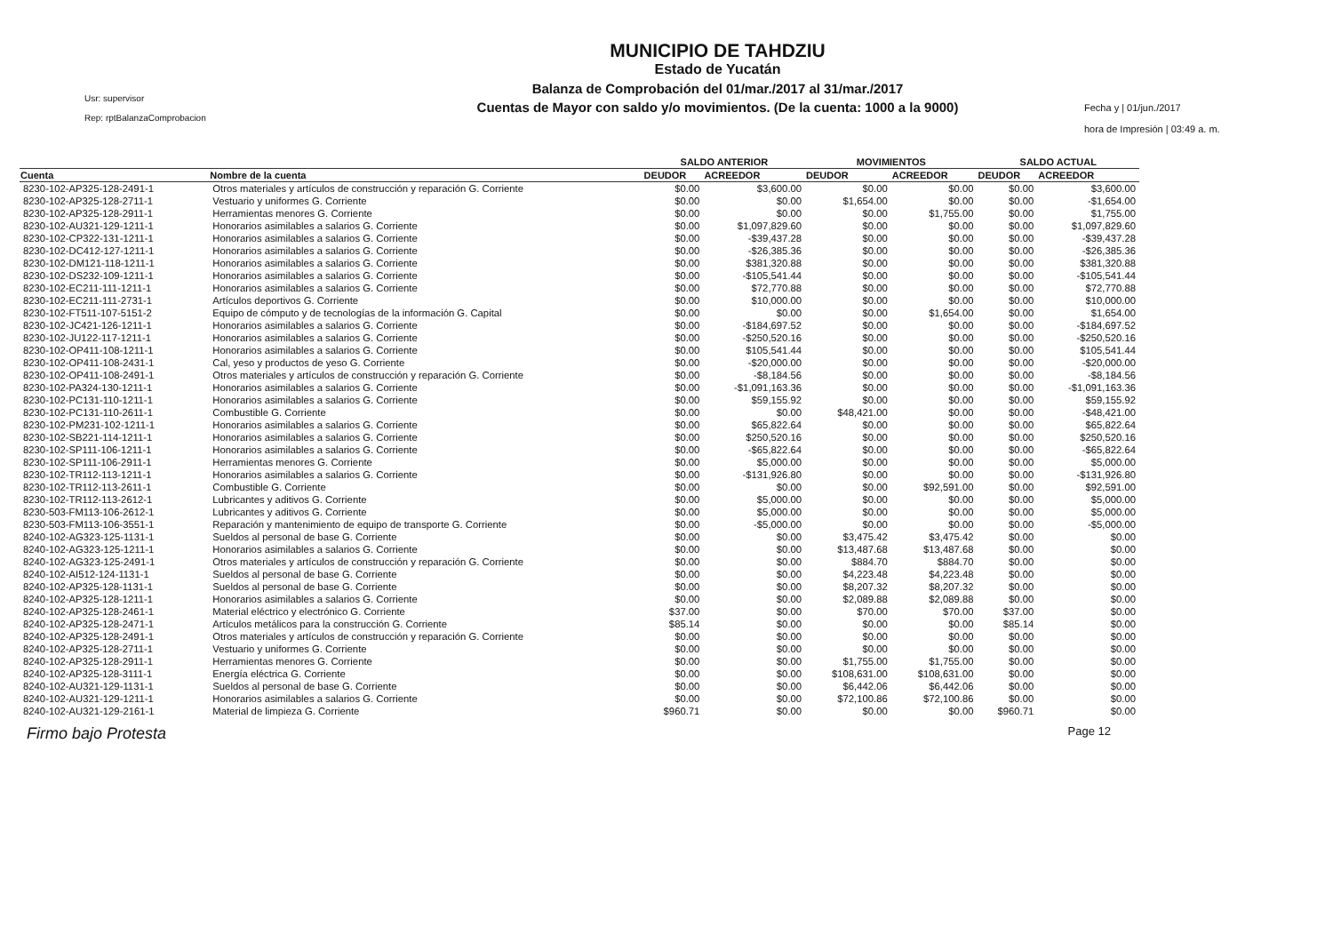Usr: supervisor
Rep: rptBalanzaComprobacion
MUNICIPIO DE TAHDZIU
Estado de Yucatán
Balanza de Comprobación del 01/mar./2017 al 31/mar./2017
Cuentas de Mayor con saldo y/o movimientos. (De la cuenta: 1000 a la 9000)
Fecha y | 01/jun./2017
hora de Impresión | 03:49 a. m.
| | | SALDO ANTERIOR | | MOVIMIENTOS | | SALDO ACTUAL | |
| --- | --- | --- | --- | --- | --- | --- | --- |
| Cuenta | Nombre de la cuenta | DEUDOR | ACREEDOR | DEUDOR | ACREEDOR | DEUDOR | ACREEDOR |
| 8230-102-AP325-128-2491-1 | Otros materiales y artículos de construcción y reparación G. Corriente | $0.00 | $3,600.00 | $0.00 | $0.00 | $0.00 | $3,600.00 |
| 8230-102-AP325-128-2711-1 | Vestuario y uniformes G. Corriente | $0.00 | $0.00 | $1,654.00 | $0.00 | $0.00 | -$1,654.00 |
| 8230-102-AP325-128-2911-1 | Herramientas menores G. Corriente | $0.00 | $0.00 | $0.00 | $1,755.00 | $0.00 | $1,755.00 |
| 8230-102-AU321-129-1211-1 | Honorarios asimilables a salarios G. Corriente | $0.00 | $1,097,829.60 | $0.00 | $0.00 | $0.00 | $1,097,829.60 |
| 8230-102-CP322-131-1211-1 | Honorarios asimilables a salarios G. Corriente | $0.00 | -$39,437.28 | $0.00 | $0.00 | $0.00 | -$39,437.28 |
| 8230-102-DC412-127-1211-1 | Honorarios asimilables a salarios G. Corriente | $0.00 | -$26,385.36 | $0.00 | $0.00 | $0.00 | -$26,385.36 |
| 8230-102-DM121-118-1211-1 | Honorarios asimilables a salarios G. Corriente | $0.00 | $381,320.88 | $0.00 | $0.00 | $0.00 | $381,320.88 |
| 8230-102-DS232-109-1211-1 | Honorarios asimilables a salarios G. Corriente | $0.00 | -$105,541.44 | $0.00 | $0.00 | $0.00 | -$105,541.44 |
| 8230-102-EC211-111-1211-1 | Honorarios asimilables a salarios G. Corriente | $0.00 | $72,770.88 | $0.00 | $0.00 | $0.00 | $72,770.88 |
| 8230-102-EC211-111-2731-1 | Artículos deportivos G. Corriente | $0.00 | $10,000.00 | $0.00 | $0.00 | $0.00 | $10,000.00 |
| 8230-102-FT511-107-5151-2 | Equipo de cómputo y de tecnologías de la información G. Capital | $0.00 | $0.00 | $0.00 | $1,654.00 | $0.00 | $1,654.00 |
| 8230-102-JC421-126-1211-1 | Honorarios asimilables a salarios G. Corriente | $0.00 | -$184,697.52 | $0.00 | $0.00 | $0.00 | -$184,697.52 |
| 8230-102-JU122-117-1211-1 | Honorarios asimilables a salarios G. Corriente | $0.00 | -$250,520.16 | $0.00 | $0.00 | $0.00 | -$250,520.16 |
| 8230-102-OP411-108-1211-1 | Honorarios asimilables a salarios G. Corriente | $0.00 | $105,541.44 | $0.00 | $0.00 | $0.00 | $105,541.44 |
| 8230-102-OP411-108-2431-1 | Cal, yeso y productos de yeso G. Corriente | $0.00 | -$20,000.00 | $0.00 | $0.00 | $0.00 | -$20,000.00 |
| 8230-102-OP411-108-2491-1 | Otros materiales y artículos de construcción y reparación G. Corriente | $0.00 | -$8,184.56 | $0.00 | $0.00 | $0.00 | -$8,184.56 |
| 8230-102-PA324-130-1211-1 | Honorarios asimilables a salarios G. Corriente | $0.00 | -$1,091,163.36 | $0.00 | $0.00 | $0.00 | -$1,091,163.36 |
| 8230-102-PC131-110-1211-1 | Honorarios asimilables a salarios G. Corriente | $0.00 | $59,155.92 | $0.00 | $0.00 | $0.00 | $59,155.92 |
| 8230-102-PC131-110-2611-1 | Combustible G. Corriente | $0.00 | $0.00 | $48,421.00 | $0.00 | $0.00 | -$48,421.00 |
| 8230-102-PM231-102-1211-1 | Honorarios asimilables a salarios G. Corriente | $0.00 | $65,822.64 | $0.00 | $0.00 | $0.00 | $65,822.64 |
| 8230-102-SB221-114-1211-1 | Honorarios asimilables a salarios G. Corriente | $0.00 | $250,520.16 | $0.00 | $0.00 | $0.00 | $250,520.16 |
| 8230-102-SP111-106-1211-1 | Honorarios asimilables a salarios G. Corriente | $0.00 | -$65,822.64 | $0.00 | $0.00 | $0.00 | -$65,822.64 |
| 8230-102-SP111-106-2911-1 | Herramientas menores G. Corriente | $0.00 | $5,000.00 | $0.00 | $0.00 | $0.00 | $5,000.00 |
| 8230-102-TR112-113-1211-1 | Honorarios asimilables a salarios G. Corriente | $0.00 | -$131,926.80 | $0.00 | $0.00 | $0.00 | -$131,926.80 |
| 8230-102-TR112-113-2611-1 | Combustible G. Corriente | $0.00 | $0.00 | $0.00 | $92,591.00 | $0.00 | $92,591.00 |
| 8230-102-TR112-113-2612-1 | Lubricantes y aditivos G. Corriente | $0.00 | $5,000.00 | $0.00 | $0.00 | $0.00 | $5,000.00 |
| 8230-503-FM113-106-2612-1 | Lubricantes y aditivos G. Corriente | $0.00 | $5,000.00 | $0.00 | $0.00 | $0.00 | $5,000.00 |
| 8230-503-FM113-106-3551-1 | Reparación y mantenimiento de equipo de transporte G. Corriente | $0.00 | -$5,000.00 | $0.00 | $0.00 | $0.00 | -$5,000.00 |
| 8240-102-AG323-125-1131-1 | Sueldos al personal de base G. Corriente | $0.00 | $0.00 | $3,475.42 | $3,475.42 | $0.00 | $0.00 |
| 8240-102-AG323-125-1211-1 | Honorarios asimilables a salarios G. Corriente | $0.00 | $0.00 | $13,487.68 | $13,487.68 | $0.00 | $0.00 |
| 8240-102-AG323-125-2491-1 | Otros materiales y artículos de construcción y reparación G. Corriente | $0.00 | $0.00 | $884.70 | $884.70 | $0.00 | $0.00 |
| 8240-102-AI512-124-1131-1 | Sueldos al personal de base G. Corriente | $0.00 | $0.00 | $4,223.48 | $4,223.48 | $0.00 | $0.00 |
| 8240-102-AP325-128-1131-1 | Sueldos al personal de base G. Corriente | $0.00 | $0.00 | $8,207.32 | $8,207.32 | $0.00 | $0.00 |
| 8240-102-AP325-128-1211-1 | Honorarios asimilables a salarios G. Corriente | $0.00 | $0.00 | $2,089.88 | $2,089.88 | $0.00 | $0.00 |
| 8240-102-AP325-128-2461-1 | Material eléctrico y electrónico G. Corriente | $37.00 | $0.00 | $70.00 | $70.00 | $37.00 | $0.00 |
| 8240-102-AP325-128-2471-1 | Artículos metálicos para la construcción G. Corriente | $85.14 | $0.00 | $0.00 | $0.00 | $85.14 | $0.00 |
| 8240-102-AP325-128-2491-1 | Otros materiales y artículos de construcción y reparación G. Corriente | $0.00 | $0.00 | $0.00 | $0.00 | $0.00 | $0.00 |
| 8240-102-AP325-128-2711-1 | Vestuario y uniformes G. Corriente | $0.00 | $0.00 | $0.00 | $0.00 | $0.00 | $0.00 |
| 8240-102-AP325-128-2911-1 | Herramientas menores G. Corriente | $0.00 | $0.00 | $1,755.00 | $1,755.00 | $0.00 | $0.00 |
| 8240-102-AP325-128-3111-1 | Energía eléctrica G. Corriente | $0.00 | $0.00 | $108,631.00 | $108,631.00 | $0.00 | $0.00 |
| 8240-102-AU321-129-1131-1 | Sueldos al personal de base G. Corriente | $0.00 | $0.00 | $6,442.06 | $6,442.06 | $0.00 | $0.00 |
| 8240-102-AU321-129-1211-1 | Honorarios asimilables a salarios G. Corriente | $0.00 | $0.00 | $72,100.86 | $72,100.86 | $0.00 | $0.00 |
| 8240-102-AU321-129-2161-1 | Material de limpieza G. Corriente | $960.71 | $0.00 | $0.00 | $0.00 | $960.71 | $0.00 |
Firmo bajo Protesta Page 12